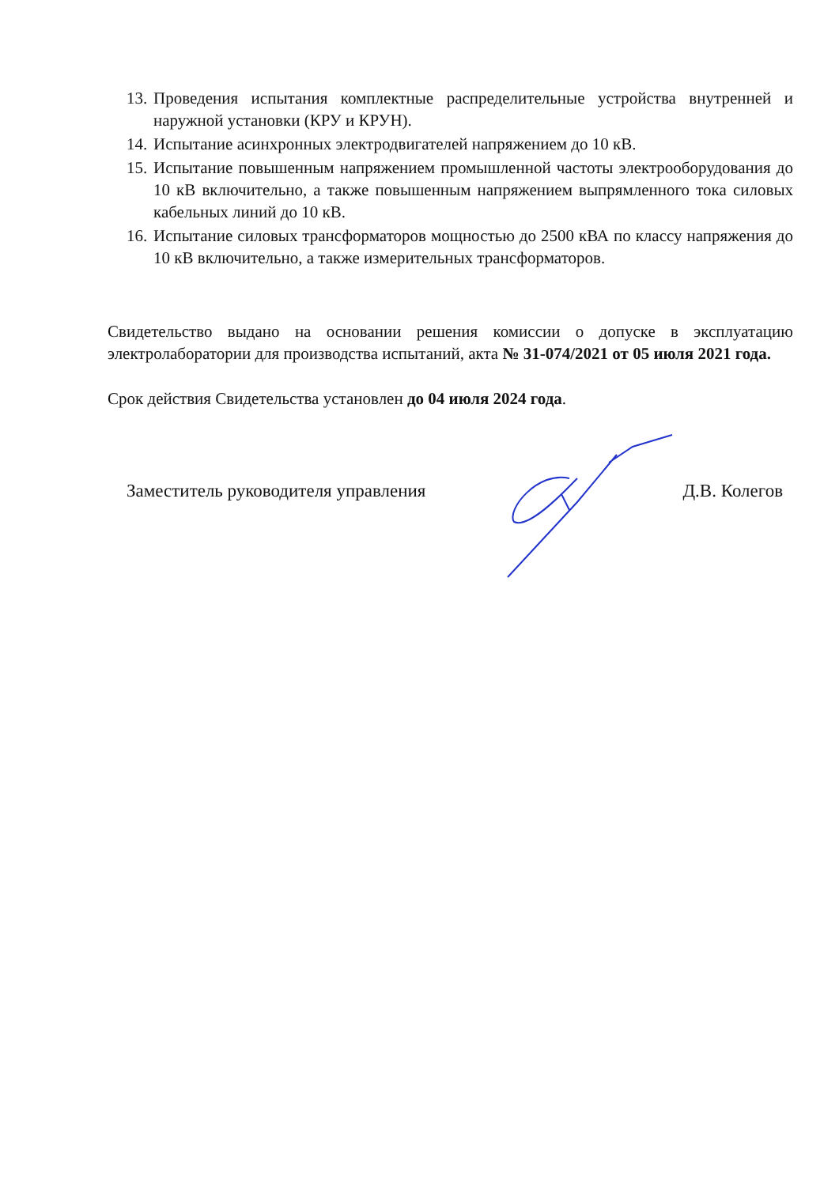13. Проведения испытания комплектные распределительные устройства внутренней и наружной установки (КРУ и КРУН).
14. Испытание асинхронных электродвигателей напряжением до 10 кВ.
15. Испытание повышенным напряжением промышленной частоты электрооборудования до 10 кВ включительно, а также повышенным напряжением выпрямленного тока силовых кабельных линий до 10 кВ.
16. Испытание силовых трансформаторов мощностью до 2500 кВА по классу напряжения до 10 кВ включительно, а также измерительных трансформаторов.
Свидетельство выдано на основании решения комиссии о допуске в эксплуатацию электролаборатории для производства испытаний, акта № 31-074/2021 от 05 июля 2021 года.
Срок действия Свидетельства установлен до 04 июля 2024 года.
Заместитель руководителя управления Д.В. Колегов